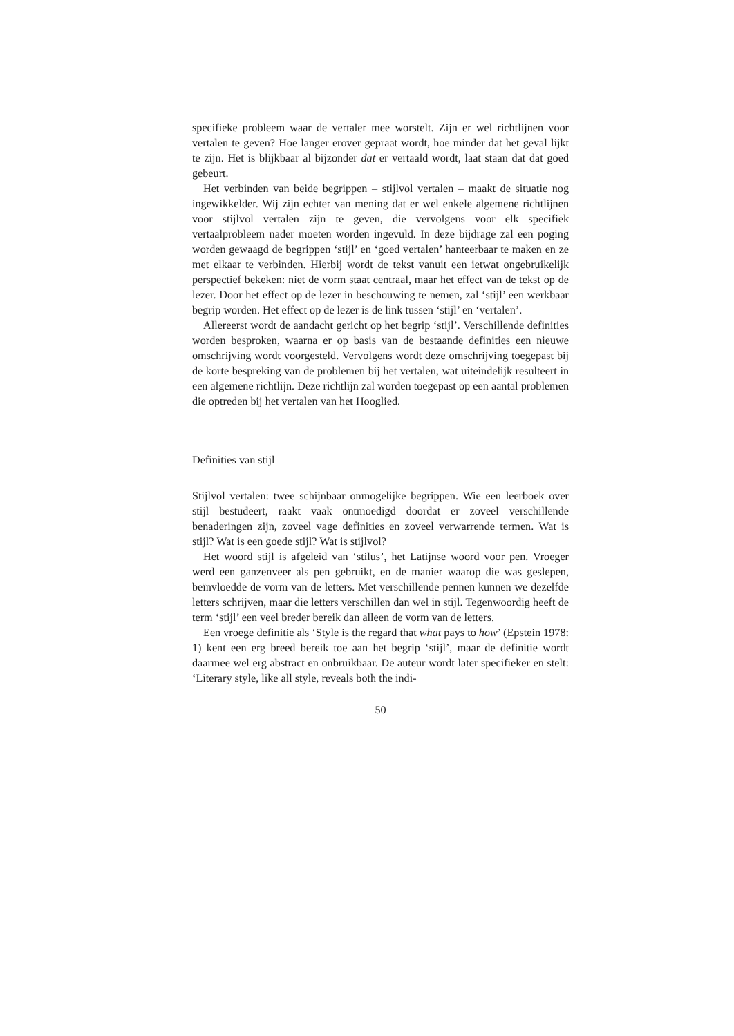specifieke probleem waar de vertaler mee worstelt. Zijn er wel richtlijnen voor vertalen te geven? Hoe langer erover gepraat wordt, hoe minder dat het geval lijkt te zijn. Het is blijkbaar al bijzonder dat er vertaald wordt, laat staan dat dat goed gebeurt.
Het verbinden van beide begrippen – stijlvol vertalen – maakt de situatie nog ingewikkelder. Wij zijn echter van mening dat er wel enkele algemene richtlijnen voor stijlvol vertalen zijn te geven, die vervolgens voor elk specifiek vertaalprobleem nader moeten worden ingevuld. In deze bijdrage zal een poging worden gewaagd de begrippen ‘stijl’ en ‘goed vertalen’ hanteerbaar te maken en ze met elkaar te verbinden. Hierbij wordt de tekst vanuit een ietwat ongebruikelijk perspectief bekeken: niet de vorm staat centraal, maar het effect van de tekst op de lezer. Door het effect op de lezer in beschouwing te nemen, zal ‘stijl’ een werkbaar begrip worden. Het effect op de lezer is de link tussen ‘stijl’ en ‘vertalen’.
Allereerst wordt de aandacht gericht op het begrip ‘stijl’. Verschillende definities worden besproken, waarna er op basis van de bestaande definities een nieuwe omschrijving wordt voorgesteld. Vervolgens wordt deze omschrijving toegepast bij de korte bespreking van de problemen bij het vertalen, wat uiteindelijk resulteert in een algemene richtlijn. Deze richtlijn zal worden toegepast op een aantal problemen die optreden bij het vertalen van het Hooglied.
Definities van stijl
Stijlvol vertalen: twee schijnbaar onmogelijke begrippen. Wie een leerboek over stijl bestudeert, raakt vaak ontmoedigd doordat er zoveel verschillende benaderingen zijn, zoveel vage definities en zoveel verwarrende termen. Wat is stijl? Wat is een goede stijl? Wat is stijlvol?
Het woord stijl is afgeleid van ‘stilus’, het Latijnse woord voor pen. Vroeger werd een ganzenveer als pen gebruikt, en de manier waarop die was geslepen, beïnvloedde de vorm van de letters. Met verschillende pennen kunnen we dezelfde letters schrijven, maar die letters verschillen dan wel in stijl. Tegenwoordig heeft de term ‘stijl’ een veel breder bereik dan alleen de vorm van de letters.
Een vroege definitie als ‘Style is the regard that what pays to how’ (Epstein 1978: 1) kent een erg breed bereik toe aan het begrip ‘stijl’, maar de definitie wordt daarmee wel erg abstract en onbruikbaar. De auteur wordt later specifieker en stelt: ‘Literary style, like all style, reveals both the indi-
50